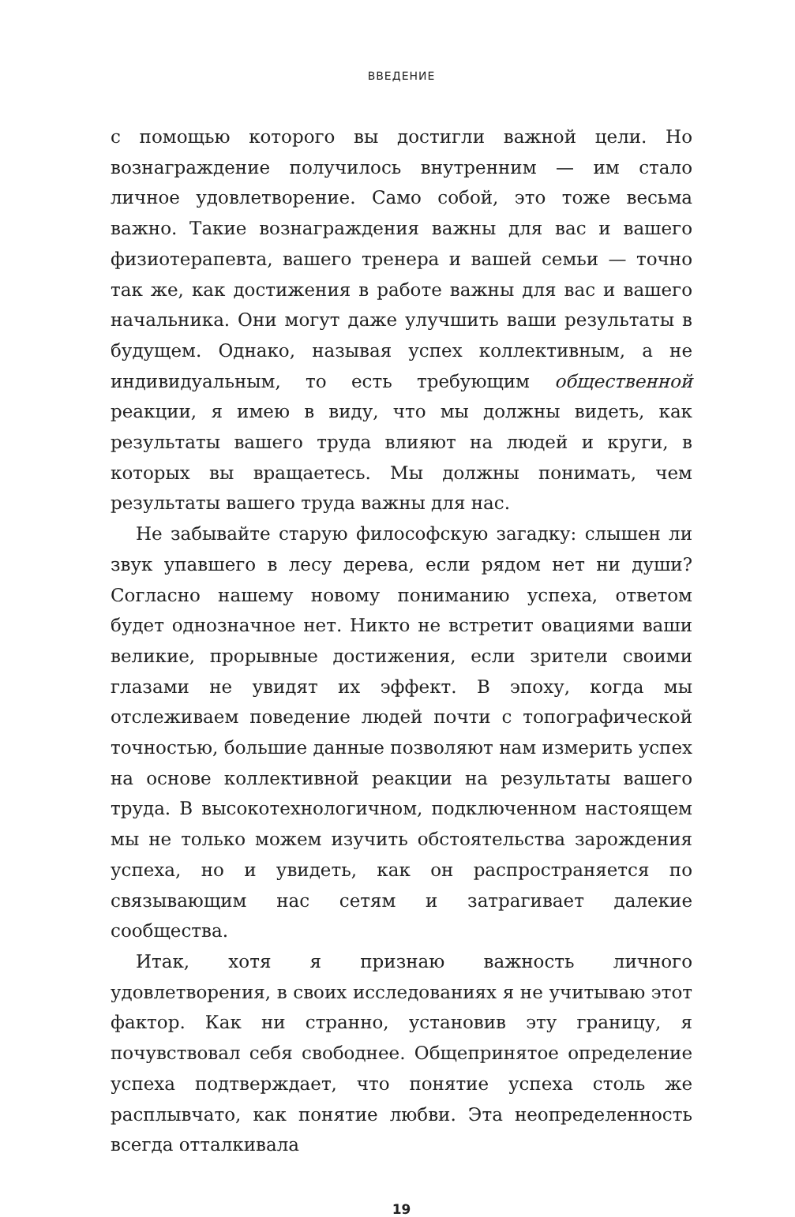ВВЕДЕНИЕ
с помощью которого вы достигли важной цели. Но вознаграждение получилось внутренним — им стало личное удовлетворение. Само собой, это тоже весьма важно. Такие вознаграждения важны для вас и вашего физиотерапевта, вашего тренера и вашей семьи — точно так же, как достижения в работе важны для вас и вашего начальника. Они могут даже улучшить ваши результаты в будущем. Однако, называя успех коллективным, а не индивидуальным, то есть требующим общественной реакции, я имею в виду, что мы должны видеть, как результаты вашего труда влияют на людей и круги, в которых вы вращаетесь. Мы должны понимать, чем результаты вашего труда важны для нас.
Не забывайте старую философскую загадку: слышен ли звук упавшего в лесу дерева, если рядом нет ни души? Согласно нашему новому пониманию успеха, ответом будет однозначное нет. Никто не встретит овациями ваши великие, прорывные достижения, если зрители своими глазами не увидят их эффект. В эпоху, когда мы отслеживаем поведение людей почти с топографической точностью, большие данные позволяют нам измерить успех на основе коллективной реакции на результаты вашего труда. В высокотехнологичном, подключенном настоящем мы не только можем изучить обстоятельства зарождения успеха, но и увидеть, как он распространяется по связывающим нас сетям и затрагивает далекие сообщества.
Итак, хотя я признаю важность личного удовлетворения, в своих исследованиях я не учитываю этот фактор. Как ни странно, установив эту границу, я почувствовал себя свободнее. Общепринятое определение успеха подтверждает, что понятие успеха столь же расплывчато, как понятие любви. Эта неопределенность всегда отталкивала
19